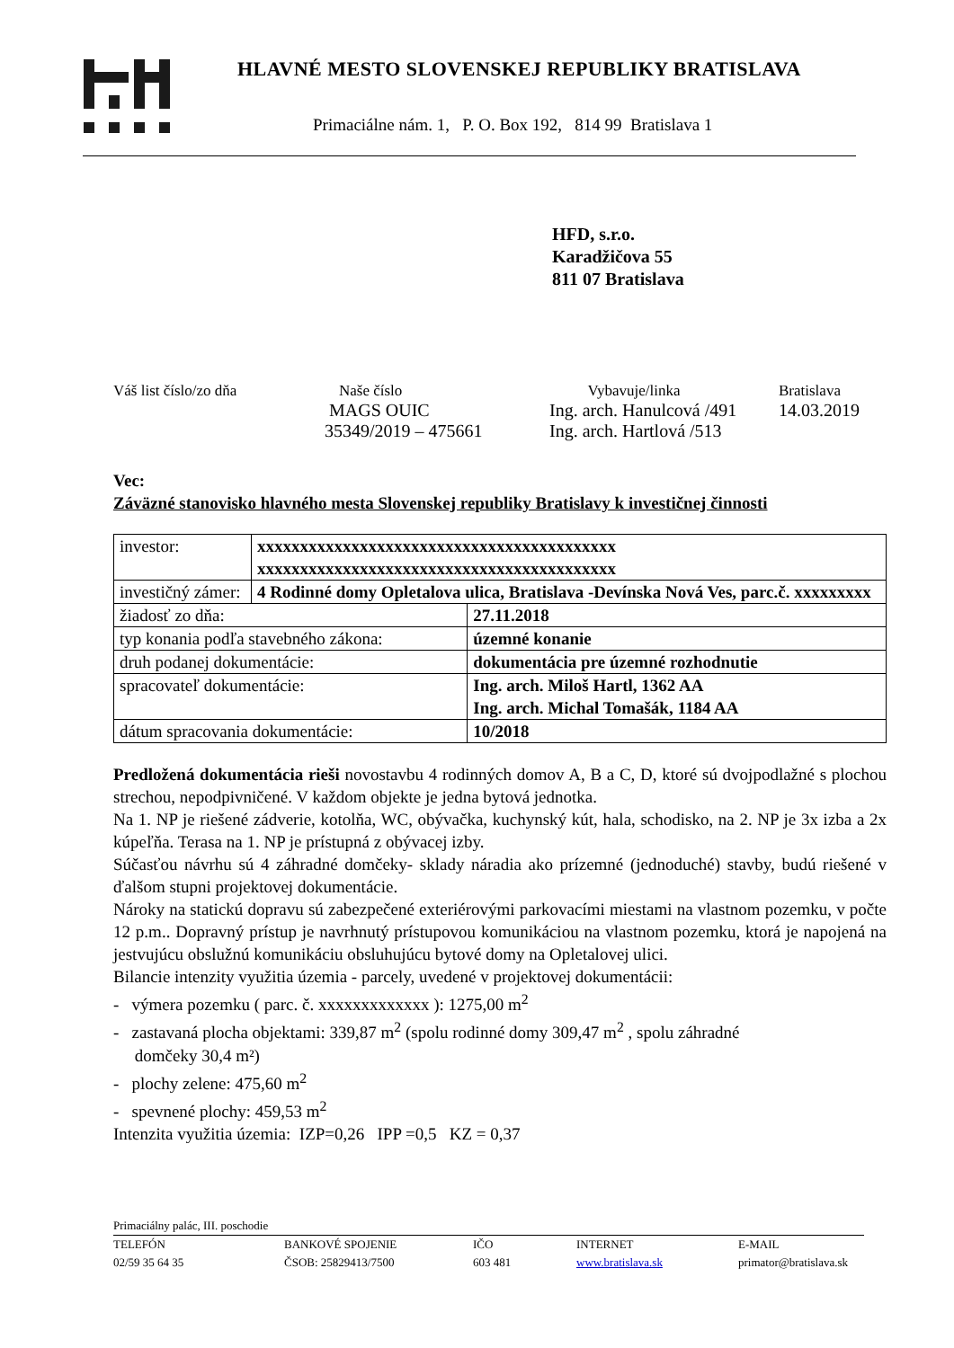HLAVNÉ MESTO SLOVENSKEJ REPUBLIKY BRATISLAVA
Primaciálne nám. 1, P. O. Box 192, 814 99 Bratislava 1
HFD, s.r.o.
Karadžičova 55
811 07 Bratislava
| Váš list číslo/zo dňa | Naše číslo | Vybavuje/linka | Bratislava |
| | MAGS OUIC 35349/2019 – 475661 | Ing. arch. Hanulcová /491 Ing. arch. Hartlová /513 | 14.03.2019 |
Vec:
Záväzné stanovisko hlavného mesta Slovenskej republiky Bratislavy k investičnej činnosti
| investor: | xxxxxxxxxxxxxxxxxxxxxxxxxxxxxxxxxxxxxxxxxx xxxxxxxxxxxxxxxxxxxxxxxxxxxxxxxxxxxxxxxxxx | |
| investičný zámer: | 4 Rodinné domy Opletalova ulica, Bratislava -Devínska Nová Ves, parc.č. xxxxxxxxx | |
| žiadosť zo dňa: | | 27.11.2018 |
| typ konania podľa stavebného zákona: | | územné konanie |
| druh podanej dokumentácie: | | dokumentácia pre územné rozhodnutie |
| spracovateľ dokumentácie: | | Ing. arch. Miloš Hartl, 1362 AA Ing. arch. Michal Tomašák, 1184 AA |
| dátum spracovania dokumentácie: | | 10/2018 |
Predložená dokumentácia rieši novostavbu 4 rodinných domov A, B a C, D, ktoré sú dvojpodlažné s plochou strechou, nepodpivničené. V každom objekte je jedna bytová jednotka.
Na 1. NP je riešené zádverie, kotolňa, WC, obývačka, kuchynský kút, hala, schodisko, na 2. NP je 3x izba a 2x kúpeľňa. Terasa na 1. NP je prístupná z obývacej izby.
Súčasťou návrhu sú 4 záhradné domčeky- sklady náradia ako prízemné (jednoduché) stavby, budú riešené v ďalšom stupni projektovej dokumentácie.
Nároky na statickú dopravu sú zabezpečené exteriérovými parkovacími miestami na vlastnom pozemku, v počte 12 p.m.. Dopravný prístup je navrhnutý prístupovou komunikáciou na vlastnom pozemku, ktorá je napojená na jestvujúcu obslužnú komunikáciu obsluhujúcu bytové domy na Opletalovej ulici.
Bilancie intenzity využitia územia - parcely, uvedené v projektovej dokumentácii:
- výmera pozemku ( parc. č. xxxxxxxxxxxxx ): 1275,00 m<sup>2</sup>
- zastavaná plocha objektami: 339,87 m<sup>2</sup> (spolu rodinné domy 309,47 m<sup>2</sup> , spolu záhradné
domčeky 30,4 m²)
- plochy zelene: 475,60 m<sup>2</sup>
- spevnené plochy: 459,53 m<sup>2</sup>
Intenzita využitia územia: IZP=0,26 IPP =0,5 KZ = 0,37
Primaciálny palác, III. poschodie
TELEFÓN
02/59 35 64 35
BANKOVÉ SPOJENIE
ČSOB: 25829413/7500
IČO
603 481
INTERNET
www.bratislava.sk
E-MAIL
primator@bratislava.sk